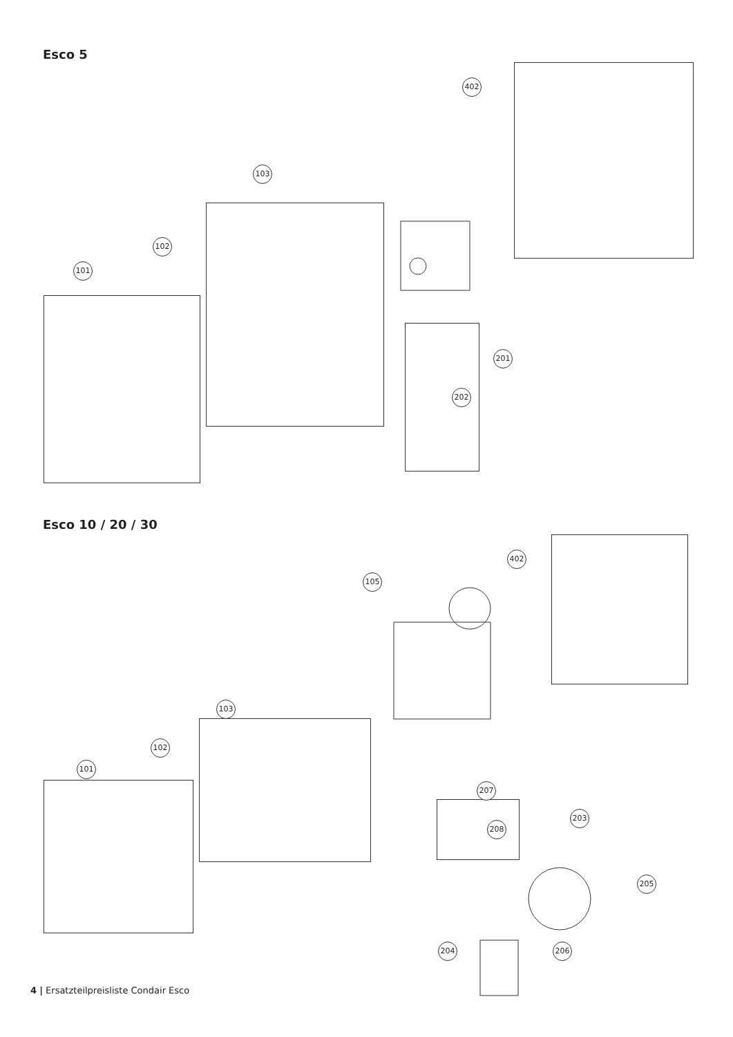Esco 5
402
103
102
101
201
202
Esco 10 / 20 / 30
402
105
103
102
101
207
208
203
205
204 206
4 | Ersatzteilpreisliste Condair Esco